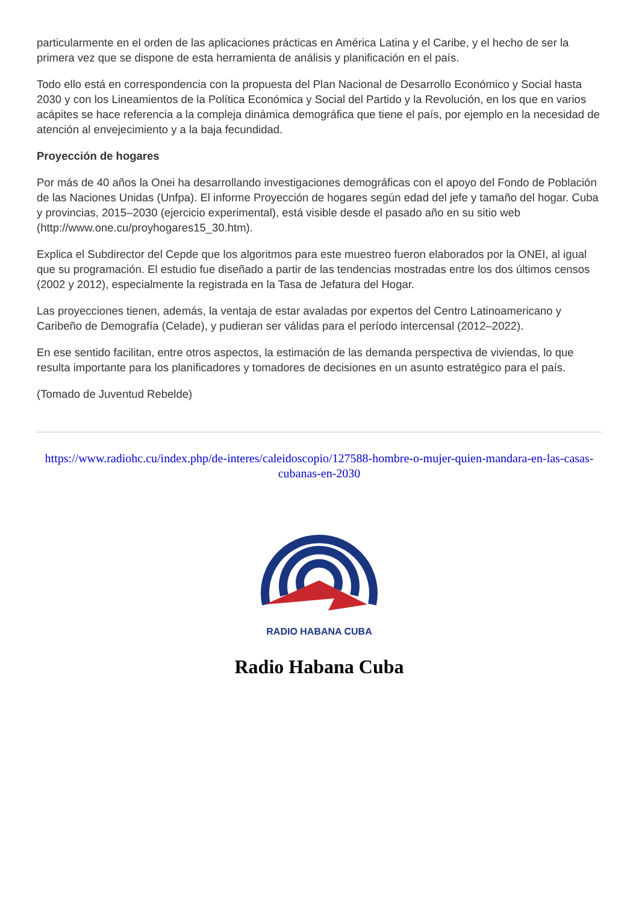particularmente en el orden de las aplicaciones prácticas en América Latina y el Caribe, y el hecho de ser la primera vez que se dispone de esta herramienta de análisis y planificación en el país.
Todo ello está en correspondencia con la propuesta del Plan Nacional de Desarrollo Económico y Social hasta 2030 y con los Lineamientos de la Política Económica y Social del Partido y la Revolución, en los que en varios acápites se hace referencia a la compleja dinámica demográfica que tiene el país, por ejemplo en la necesidad de atención al envejecimiento y a la baja fecundidad.
Proyección de hogares
Por más de 40 años la Onei ha desarrollando investigaciones demográficas con el apoyo del Fondo de Población de las Naciones Unidas (Unfpa). El informe Proyección de hogares según edad del jefe y tamaño del hogar. Cuba y provincias, 2015–2030 (ejercicio experimental), está visible desde el pasado año en su sitio web (http://www.one.cu/proyhogares15_30.htm).
Explica el Subdirector del Cepde que los algoritmos para este muestreo fueron elaborados por la ONEI, al igual que su programación. El estudio fue diseñado a partir de las tendencias mostradas entre los dos últimos censos (2002 y 2012), especialmente la registrada en la Tasa de Jefatura del Hogar.
Las proyecciones tienen, además, la ventaja de estar avaladas por expertos del Centro Latinoamericano y Caribeño de Demografía (Celade), y pudieran ser válidas para el período intercensal (2012–2022).
En ese sentido facilitan, entre otros aspectos, la estimación de las demanda perspectiva de viviendas, lo que resulta importante para los planificadores y tomadores de decisiones en un asunto estratégico para el país.
(Tomado de Juventud Rebelde)
https://www.radiohc.cu/index.php/de-interes/caleidoscopio/127588-hombre-o-mujer-quien-mandara-en-las-casas-cubanas-en-2030
RADIO HABANA CUBA
Radio Habana Cuba